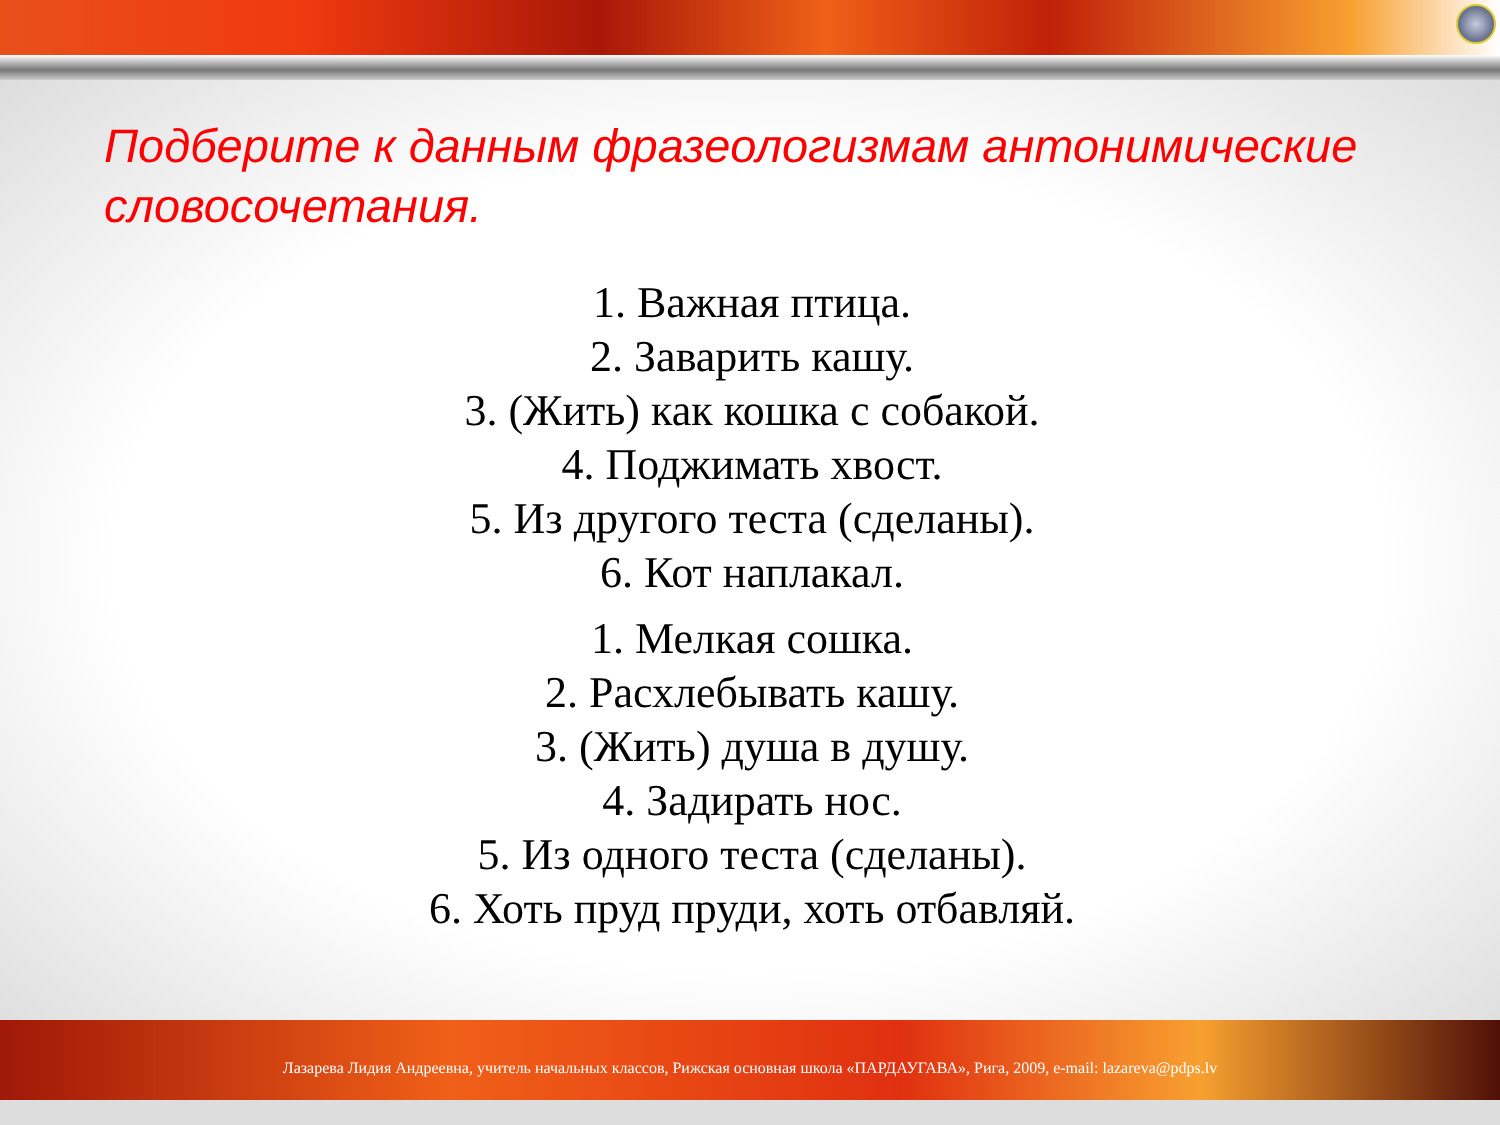Подберите к данным фразеологизмам антонимические словосочетания.
1. Важная птица.
2. Заварить кашу.
3. (Жить) как кошка с собакой.
4. Поджимать хвост.
5. Из другого теста (сделаны).
6. Кот наплакал.
1. Мелкая сошка.
2. Расхлебывать кашу.
3. (Жить) душа в душу.
4. Задирать нос.
5. Из одного теста (сделаны).
6. Хоть пруд пруди, хоть отбавляй.
Лазарева Лидия Андреевна, учитель начальных классов, Рижская основная школа «ПАРДАУГАВА», Рига, 2009, e-mail: lazareva@pdps.lv